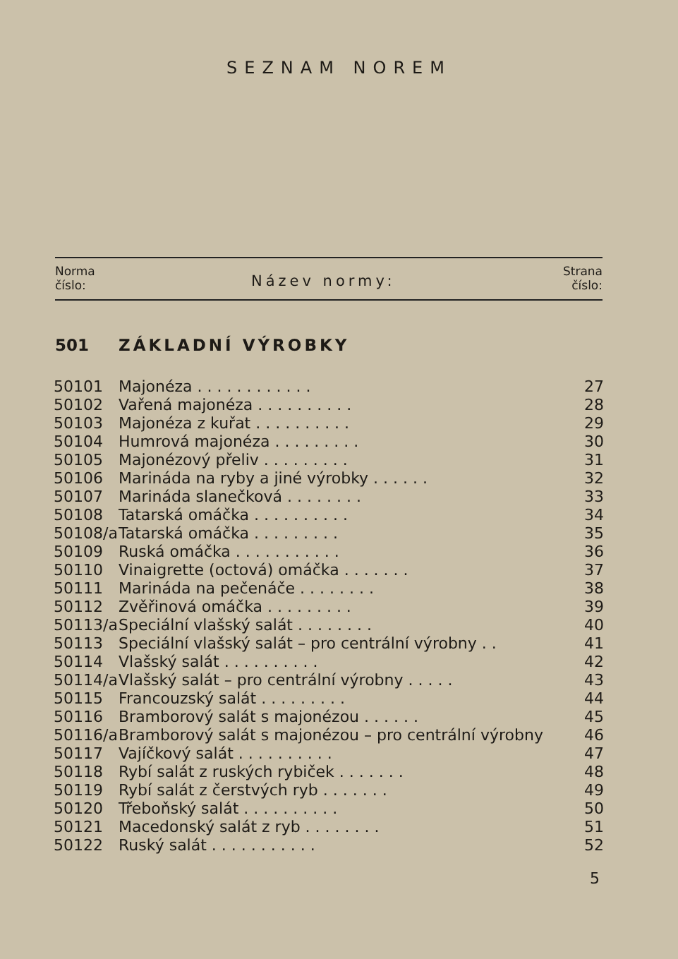SEZNAM NOREM
Norma
číslo:
Název normy:
Strana
číslo:
501 ZÁKLADNÍ VÝROBKY
| 50101 | Majonéza . . . . . . . . . . . . | 27 |
| 50102 | Vařená majonéza . . . . . . . . . . | 28 |
| 50103 | Majonéza z kuřat . . . . . . . . . . | 29 |
| 50104 | Humrová majonéza . . . . . . . . . | 30 |
| 50105 | Majonézový přeliv . . . . . . . . . | 31 |
| 50106 | Marináda na ryby a jiné výrobky . . . . . . | 32 |
| 50107 | Marináda slanečková . . . . . . . . | 33 |
| 50108 | Tatarská omáčka . . . . . . . . . . | 34 |
| 50108/a | Tatarská omáčka . . . . . . . . . | 35 |
| 50109 | Ruská omáčka . . . . . . . . . . . | 36 |
| 50110 | Vinaigrette (octová) omáčka . . . . . . . | 37 |
| 50111 | Marináda na pečenáče . . . . . . . . | 38 |
| 50112 | Zvěřinová omáčka . . . . . . . . . | 39 |
| 50113/a | Speciální vlašský salát . . . . . . . . | 40 |
| 50113 | Speciální vlašský salát – pro centrální výrobny . . | 41 |
| 50114 | Vlašský salát . . . . . . . . . . | 42 |
| 50114/a | Vlašský salát – pro centrální výrobny . . . . . | 43 |
| 50115 | Francouzský salát . . . . . . . . . | 44 |
| 50116 | Bramborový salát s majonézou . . . . . . | 45 |
| 50116/a | Bramborový salát s majonézou – pro centrální výrobny | 46 |
| 50117 | Vajíčkový salát . . . . . . . . . . | 47 |
| 50118 | Rybí salát z ruských rybiček . . . . . . . | 48 |
| 50119 | Rybí salát z čerstvých ryb . . . . . . . | 49 |
| 50120 | Třeboňský salát . . . . . . . . . . | 50 |
| 50121 | Macedonský salát z ryb . . . . . . . . | 51 |
| 50122 | Ruský salát . . . . . . . . . . . | 52 |
5